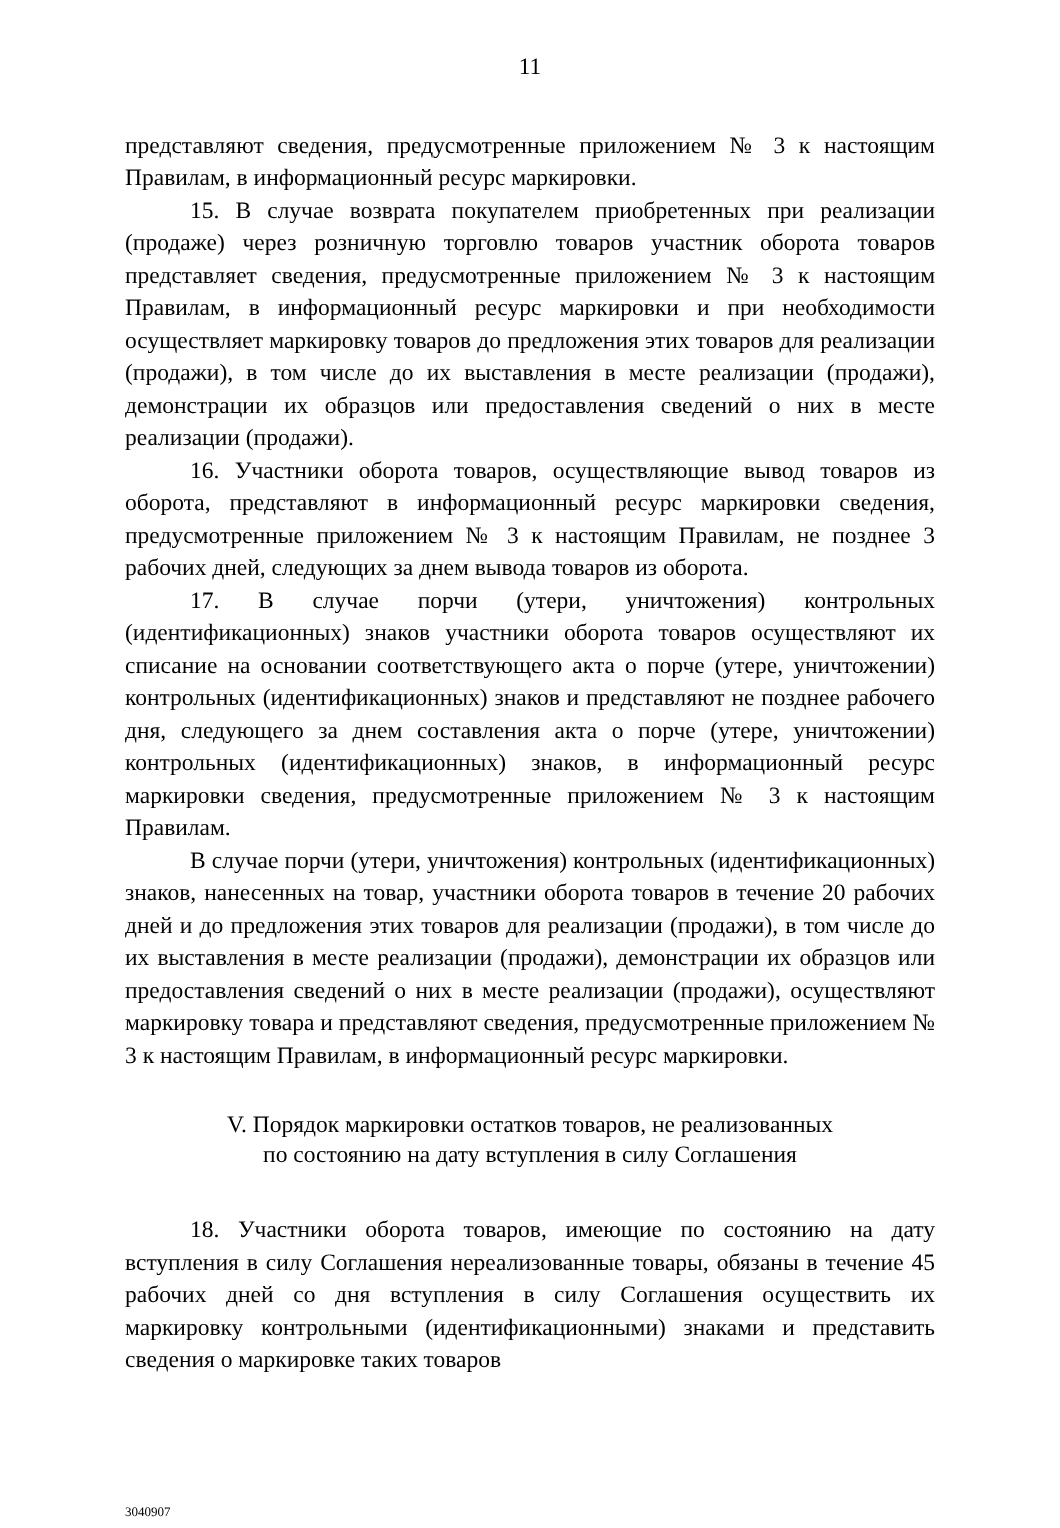11
представляют сведения, предусмотренные приложением № 3 к настоящим Правилам, в информационный ресурс маркировки.
15. В случае возврата покупателем приобретенных при реализации (продаже) через розничную торговлю товаров участник оборота товаров представляет сведения, предусмотренные приложением № 3 к настоящим Правилам, в информационный ресурс маркировки и при необходимости осуществляет маркировку товаров до предложения этих товаров для реализации (продажи), в том числе до их выставления в месте реализации (продажи), демонстрации их образцов или предоставления сведений о них в месте реализации (продажи).
16. Участники оборота товаров, осуществляющие вывод товаров из оборота, представляют в информационный ресурс маркировки сведения, предусмотренные приложением № 3 к настоящим Правилам, не позднее 3 рабочих дней, следующих за днем вывода товаров из оборота.
17. В случае порчи (утери, уничтожения) контрольных (идентификационных) знаков участники оборота товаров осуществляют их списание на основании соответствующего акта о порче (утере, уничтожении) контрольных (идентификационных) знаков и представляют не позднее рабочего дня, следующего за днем составления акта о порче (утере, уничтожении) контрольных (идентификационных) знаков, в информационный ресурс маркировки сведения, предусмотренные приложением № 3 к настоящим Правилам.
В случае порчи (утери, уничтожения) контрольных (идентификационных) знаков, нанесенных на товар, участники оборота товаров в течение 20 рабочих дней и до предложения этих товаров для реализации (продажи), в том числе до их выставления в месте реализации (продажи), демонстрации их образцов или предоставления сведений о них в месте реализации (продажи), осуществляют маркировку товара и представляют сведения, предусмотренные приложением № 3 к настоящим Правилам, в информационный ресурс маркировки.
V. Порядок маркировки остатков товаров, не реализованных
по состоянию на дату вступления в силу Соглашения
18. Участники оборота товаров, имеющие по состоянию на дату вступления в силу Соглашения нереализованные товары, обязаны в течение 45 рабочих дней со дня вступления в силу Соглашения осуществить их маркировку контрольными (идентификационными) знаками и представить сведения о маркировке таких товаров
3040907